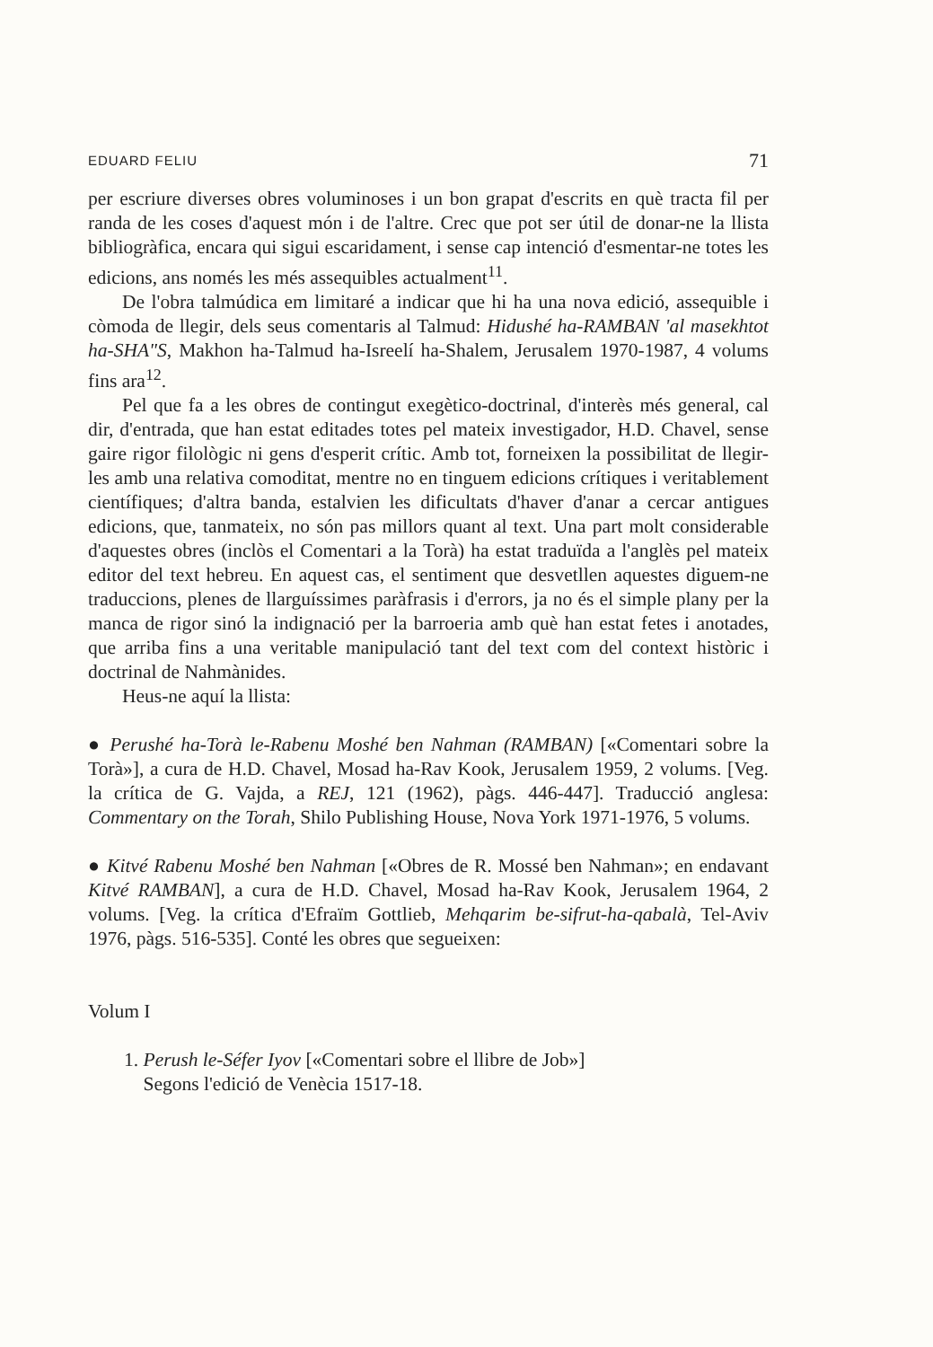EDUARD FELIU 71
per escriure diverses obres voluminoses i un bon grapat d'escrits en què tracta fil per randa de les coses d'aquest món i de l'altre. Crec que pot ser útil de donar-ne la llista bibliogràfica, encara qui sigui escaridament, i sense cap intenció d'esmentar-ne totes les edicions, ans només les més assequibles actualment<sup>11</sup>.
De l'obra talmúdica em limitaré a indicar que hi ha una nova edició, assequible i còmoda de llegir, dels seus comentaris al Talmud: Hidushé ha-RAMBAN 'al masekhtot ha-SHA"S, Makhon ha-Talmud ha-Isreelí ha-Shalem, Jerusalem 1970-1987, 4 volums fins ara<sup>12</sup>.
Pel que fa a les obres de contingut exegètico-doctrinal, d'interès més general, cal dir, d'entrada, que han estat editades totes pel mateix investigador, H.D. Chavel, sense gaire rigor filològic ni gens d'esperit crític. Amb tot, forneixen la possibilitat de llegir-les amb una relativa comoditat, mentre no en tinguem edicions crítiques i veritablement científiques; d'altra banda, estalvien les dificultats d'haver d'anar a cercar antigues edicions, que, tanmateix, no són pas millors quant al text. Una part molt considerable d'aquestes obres (inclòs el Comentari a la Torà) ha estat traduïda a l'anglès pel mateix editor del text hebreu. En aquest cas, el sentiment que desvetllen aquestes diguem-ne traduccions, plenes de llarguíssimes paràfrasis i d'errors, ja no és el simple plany per la manca de rigor sinó la indignació per la barroeria amb què han estat fetes i anotades, que arriba fins a una veritable manipulació tant del text com del context històric i doctrinal de Nahmànides.
Heus-ne aquí la llista:
● Perushé ha-Torà le-Rabenu Moshé ben Nahman (RAMBAN) [«Comentari sobre la Torà»], a cura de H.D. Chavel, Mosad ha-Rav Kook, Jerusalem 1959, 2 volums. [Veg. la crítica de G. Vajda, a REJ, 121 (1962), pàgs. 446-447]. Traducció anglesa: Commentary on the Torah, Shilo Publishing House, Nova York 1971-1976, 5 volums.
● Kitvé Rabenu Moshé ben Nahman [«Obres de R. Mossé ben Nahman»; en endavant Kitvé RAMBAN], a cura de H.D. Chavel, Mosad ha-Rav Kook, Jerusalem 1964, 2 volums. [Veg. la crítica d'Efraïm Gottlieb, Mehqarim be-sifrut-ha-qabalà, Tel-Aviv 1976, pàgs. 516-535]. Conté les obres que segueixen:
Volum I
1. Perush le-Séfer Iyov [«Comentari sobre el llibre de Job»]
Segons l'edició de Venècia 1517-18.